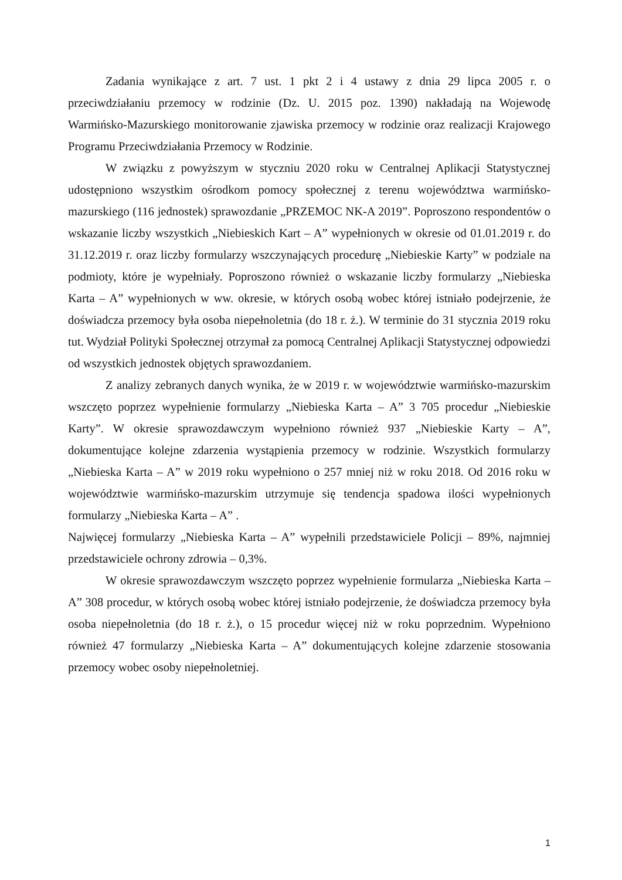Zadania wynikające z art. 7 ust. 1 pkt 2 i 4 ustawy z dnia 29 lipca 2005 r. o przeciwdziałaniu przemocy w rodzinie (Dz. U. 2015 poz. 1390) nakładają na Wojewodę Warmińsko-Mazurskiego monitorowanie zjawiska przemocy w rodzinie oraz realizacji Krajowego Programu Przeciwdziałania Przemocy w Rodzinie.
W związku z powyższym w styczniu 2020 roku w Centralnej Aplikacji Statystycznej udostępniono wszystkim ośrodkom pomocy społecznej z terenu województwa warmińsko-mazurskiego (116 jednostek) sprawozdanie „PRZEMOC NK-A 2019”. Poproszono respondentów o wskazanie liczby wszystkich „Niebieskich Kart – A” wypełnionych w okresie od 01.01.2019 r. do 31.12.2019 r. oraz liczby formularzy wszczynających procedurę „Niebieskie Karty” w podziale na podmioty, które je wypełniały. Poproszono również o wskazanie liczby formularzy „Niebieska Karta – A” wypełnionych w ww. okresie, w których osobą wobec której istniało podejrzenie, że doświadcza przemocy była osoba niepełnoletnia (do 18 r. ż.). W terminie do 31 stycznia 2019 roku tut. Wydział Polityki Społecznej otrzymał za pomocą Centralnej Aplikacji Statystycznej odpowiedzi od wszystkich jednostek objętych sprawozdaniem.
Z analizy zebranych danych wynika, że w 2019 r. w województwie warmińsko-mazurskim wszczęto poprzez wypełnienie formularzy „Niebieska Karta – A” 3 705 procedur „Niebieskie Karty”. W okresie sprawozdawczym wypełniono również 937 „Niebieskie Karty – A”, dokumentujące kolejne zdarzenia wystąpienia przemocy w rodzinie. Wszystkich formularzy „Niebieska Karta – A” w 2019 roku wypełniono o 257 mniej niż w roku 2018. Od 2016 roku w województwie warmińsko-mazurskim utrzymuje się tendencja spadowa ilości wypełnionych formularzy „Niebieska Karta – A” .
Najwięcej formularzy „Niebieska Karta – A” wypełnili przedstawiciele Policji – 89%, najmniej przedstawiciele ochrony zdrowia – 0,3%.
W okresie sprawozdawczym wszczęto poprzez wypełnienie formularza „Niebieska Karta – A” 308 procedur, w których osobą wobec której istniało podejrzenie, że doświadcza przemocy była osoba niepełnoletnia (do 18 r. ż.), o 15 procedur więcej niż w roku poprzednim. Wypełniono również 47 formularzy „Niebieska Karta – A” dokumentujących kolejne zdarzenie stosowania przemocy wobec osoby niepełnoletniej.
1